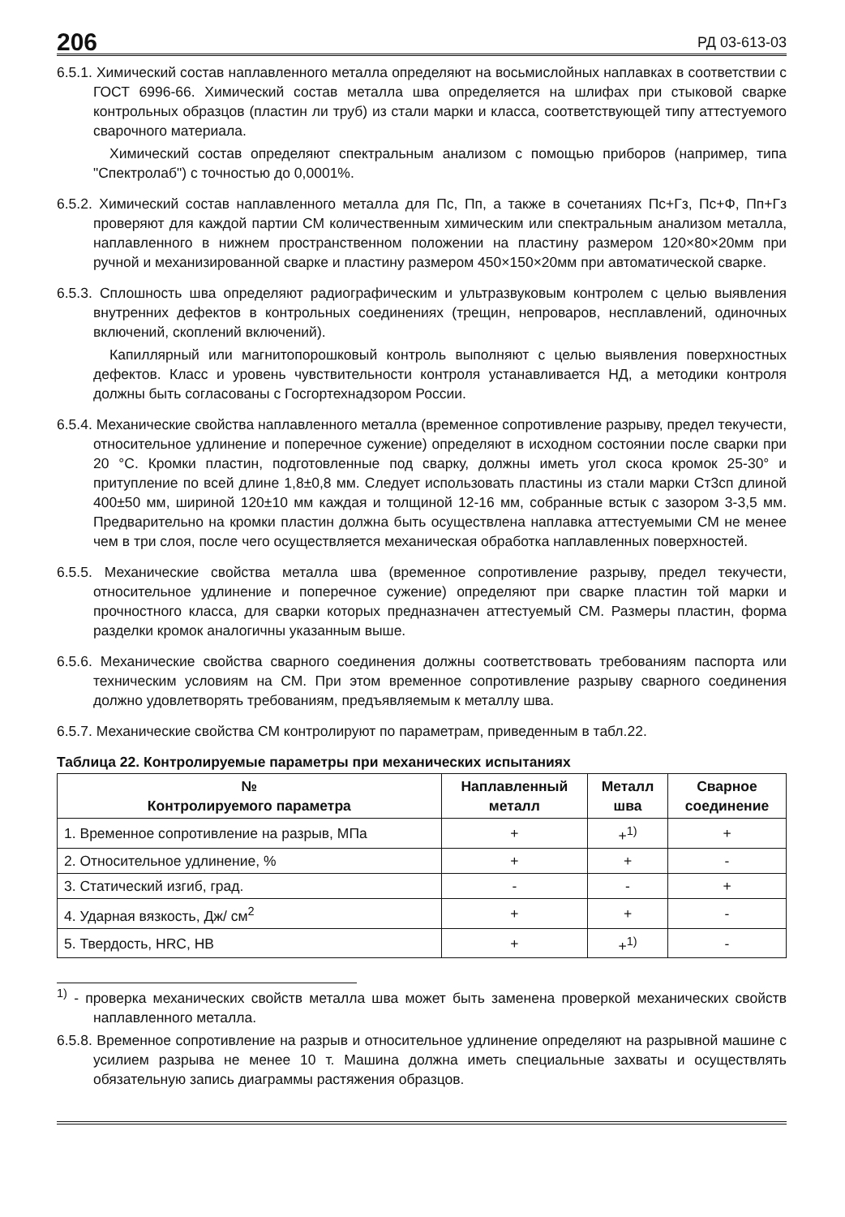206 РД 03-613-03
6.5.1. Химический состав наплавленного металла определяют на восьмислойных наплавках в соответствии с ГОСТ 6996-66. Химический состав металла шва определяется на шлифах при стыковой сварке контрольных образцов (пластин ли труб) из стали марки и класса, соответствующей типу аттестуемого сварочного материала.
Химический состав определяют спектральным анализом с помощью приборов (например, типа "Спектролаб") с точностью до 0,0001%.
6.5.2. Химический состав наплавленного металла для Пс, Пп, а также в сочетаниях Пс+Гз, Пс+Ф, Пп+Гз проверяют для каждой партии СМ количественным химическим или спектральным анализом металла, наплавленного в нижнем пространственном положении на пластину размером 120×80×20мм при ручной и механизированной сварке и пластину размером 450×150×20мм при автоматической сварке.
6.5.3. Сплошность шва определяют радиографическим и ультразвуковым контролем с целью выявления внутренних дефектов в контрольных соединениях (трещин, непроваров, несплавлений, одиночных включений, скоплений включений).
Капиллярный или магнитопорошковый контроль выполняют с целью выявления поверхностных дефектов. Класс и уровень чувствительности контроля устанавливается НД, а методики контроля должны быть согласованы с Госгортехнадзором России.
6.5.4. Механические свойства наплавленного металла (временное сопротивление разрыву, предел текучести, относительное удлинение и поперечное сужение) определяют в исходном состоянии после сварки при 20 °С. Кромки пластин, подготовленные под сварку, должны иметь угол скоса кромок 25-30° и притупление по всей длине 1,8±0,8 мм. Следует использовать пластины из стали марки Ст3сп длиной 400±50 мм, шириной 120±10 мм каждая и толщиной 12-16 мм, собранные встык с зазором 3-3,5 мм. Предварительно на кромки пластин должна быть осуществлена наплавка аттестуемыми СМ не менее чем в три слоя, после чего осуществляется механическая обработка наплавленных поверхностей.
6.5.5. Механические свойства металла шва (временное сопротивление разрыву, предел текучести, относительное удлинение и поперечное сужение) определяют при сварке пластин той марки и прочностного класса, для сварки которых предназначен аттестуемый СМ. Размеры пластин, форма разделки кромок аналогичны указанным выше.
6.5.6. Механические свойства сварного соединения должны соответствовать требованиям паспорта или техническим условиям на СМ. При этом временное сопротивление разрыву сварного соединения должно удовлетворять требованиям, предъявляемым к металлу шва.
6.5.7. Механические свойства СМ контролируют по параметрам, приведенным в табл.22.
Таблица 22. Контролируемые параметры при механических испытаниях
| № Контролируемого параметра | Наплавленный металл | Металл шва | Сварное соединение |
| --- | --- | --- | --- |
| 1. Временное сопротивление на разрыв, МПа | + | +<sup>1)</sup> | + |
| 2. Относительное удлинение, % | + | + | - |
| 3. Статический изгиб, град. | - | - | + |
| 4. Ударная вязкость, Дж/ см<sup>2</sup> | + | + | - |
| 5. Твердость, HRC, HB | + | +<sup>1)</sup> | - |
<sup>1)</sup> - проверка механических свойств металла шва может быть заменена проверкой механических свойств наплавленного металла.
6.5.8. Временное сопротивление на разрыв и относительное удлинение определяют на разрывной машине с усилием разрыва не менее 10 т. Машина должна иметь специальные захваты и осуществлять обязательную запись диаграммы растяжения образцов.